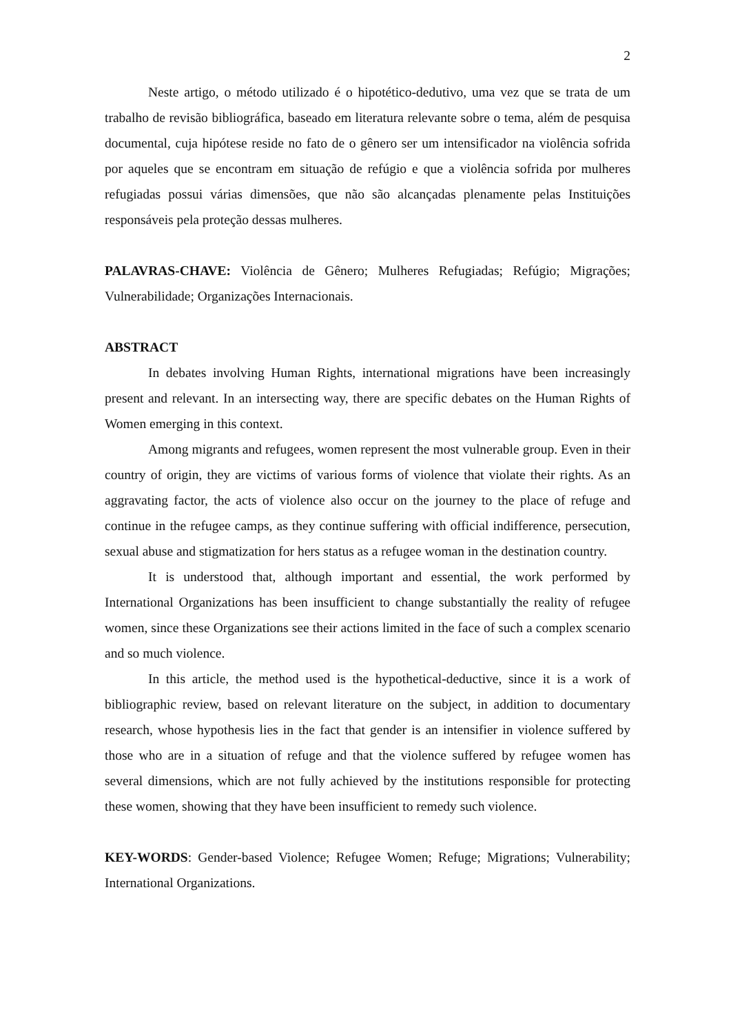2
Neste artigo, o método utilizado é o hipotético-dedutivo, uma vez que se trata de um trabalho de revisão bibliográfica, baseado em literatura relevante sobre o tema, além de pesquisa documental, cuja hipótese reside no fato de o gênero ser um intensificador na violência sofrida por aqueles que se encontram em situação de refúgio e que a violência sofrida por mulheres refugiadas possui várias dimensões, que não são alcançadas plenamente pelas Instituições responsáveis pela proteção dessas mulheres.
PALAVRAS-CHAVE: Violência de Gênero; Mulheres Refugiadas; Refúgio; Migrações; Vulnerabilidade; Organizações Internacionais.
ABSTRACT
In debates involving Human Rights, international migrations have been increasingly present and relevant. In an intersecting way, there are specific debates on the Human Rights of Women emerging in this context.
Among migrants and refugees, women represent the most vulnerable group. Even in their country of origin, they are victims of various forms of violence that violate their rights. As an aggravating factor, the acts of violence also occur on the journey to the place of refuge and continue in the refugee camps, as they continue suffering with official indifference, persecution, sexual abuse and stigmatization for hers status as a refugee woman in the destination country.
It is understood that, although important and essential, the work performed by International Organizations has been insufficient to change substantially the reality of refugee women, since these Organizations see their actions limited in the face of such a complex scenario and so much violence.
In this article, the method used is the hypothetical-deductive, since it is a work of bibliographic review, based on relevant literature on the subject, in addition to documentary research, whose hypothesis lies in the fact that gender is an intensifier in violence suffered by those who are in a situation of refuge and that the violence suffered by refugee women has several dimensions, which are not fully achieved by the institutions responsible for protecting these women, showing that they have been insufficient to remedy such violence.
KEY-WORDS: Gender-based Violence; Refugee Women; Refuge; Migrations; Vulnerability; International Organizations.